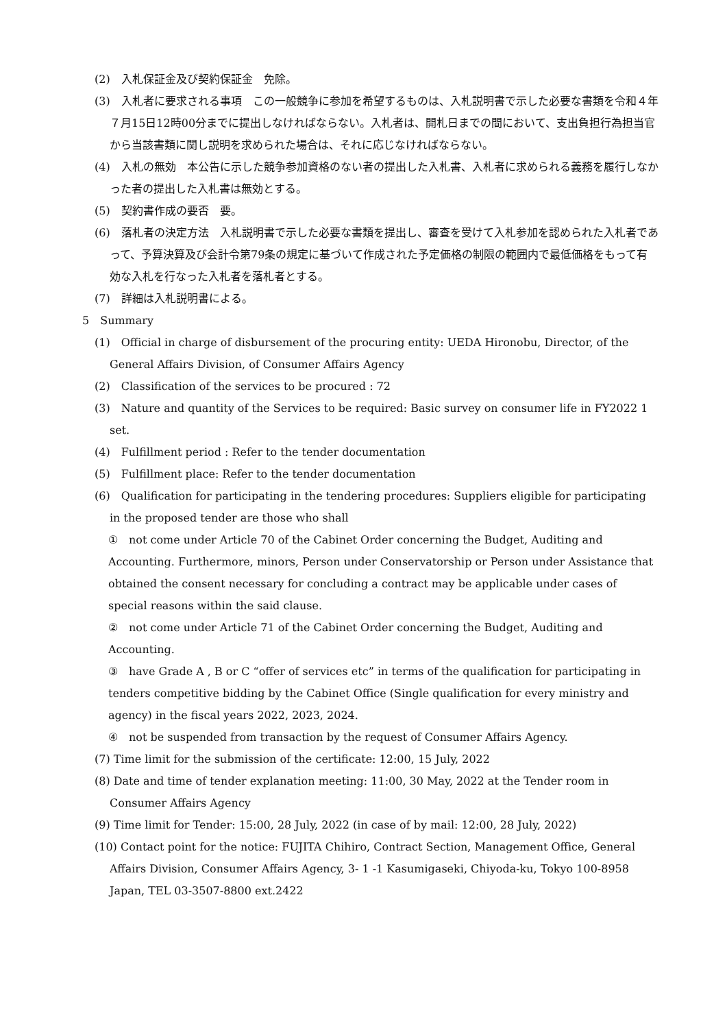(2)　入札保証金及び契約保証金　免除。
(3)　入札者に要求される事項　この一般競争に参加を希望するものは、入札説明書で示した必要な書類を令和４年７月15日12時00分までに提出しなければならない。入札者は、開札日までの間において、支出負担行為担当官から当該書類に関し説明を求められた場合は、それに応じなければならない。
(4)　入札の無効　本公告に示した競争参加資格のない者の提出した入札書、入札者に求められる義務を履行しなかった者の提出した入札書は無効とする。
(5)　契約書作成の要否　要。
(6)　落札者の決定方法　入札説明書で示した必要な書類を提出し、審査を受けて入札参加を認められた入札者であって、予算決算及び会計令第79条の規定に基づいて作成された予定価格の制限の範囲内で最低価格をもって有効な入札を行なった入札者を落札者とする。
(7)　詳細は入札説明書による。
5　Summary
(1)　Official in charge of disbursement of the procuring entity: UEDA Hironobu, Director, of the General Affairs Division, of Consumer Affairs Agency
(2)　Classification of the services to be procured : 72
(3)　Nature and quantity of the Services to be required: Basic survey on consumer life in FY2022 1 set.
(4)　Fulfillment period : Refer to the tender documentation
(5)　Fulfillment place: Refer to the tender documentation
(6)　Qualification for participating in the tendering procedures: Suppliers eligible for participating in the proposed tender are those who shall
①　not come under Article 70 of the Cabinet Order concerning the Budget, Auditing and Accounting. Furthermore, minors, Person under Conservatorship or Person under Assistance that obtained the consent necessary for concluding a contract may be applicable under cases of special reasons within the said clause.
②　not come under Article 71 of the Cabinet Order concerning the Budget, Auditing and Accounting.
③　have Grade A , B or C “offer of services etc” in terms of the qualification for participating in tenders competitive bidding by the Cabinet Office (Single qualification for every ministry and agency) in the fiscal years 2022, 2023, 2024.
④　not be suspended from transaction by the request of Consumer Affairs Agency.
(7) Time limit for the submission of the certificate: 12:00, 15 July, 2022
(8) Date and time of tender explanation meeting: 11:00, 30 May, 2022 at the Tender room in Consumer Affairs Agency
(9) Time limit for Tender: 15:00, 28 July, 2022 (in case of by mail: 12:00, 28 July, 2022)
(10) Contact point for the notice: FUJITA Chihiro, Contract Section, Management Office, General Affairs Division, Consumer Affairs Agency, 3- 1 -1 Kasumigaseki, Chiyoda-ku, Tokyo 100-8958 Japan, TEL 03-3507-8800 ext.2422